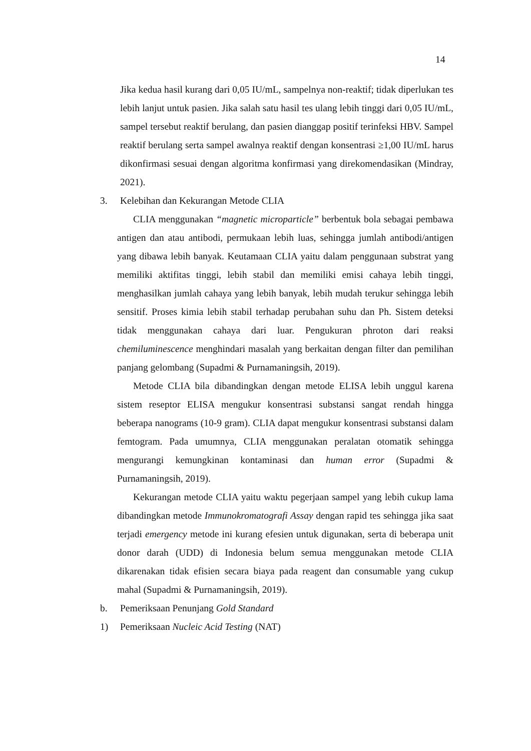14
Jika kedua hasil kurang dari 0,05 IU/mL, sampelnya non-reaktif; tidak diperlukan tes lebih lanjut untuk pasien. Jika salah satu hasil tes ulang lebih tinggi dari 0,05 IU/mL, sampel tersebut reaktif berulang, dan pasien dianggap positif terinfeksi HBV. Sampel reaktif berulang serta sampel awalnya reaktif dengan konsentrasi ≥1,00 IU/mL harus dikonfirmasi sesuai dengan algoritma konfirmasi yang direkomendasikan (Mindray, 2021).
3. Kelebihan dan Kekurangan Metode CLIA
CLIA menggunakan “magnetic microparticle” berbentuk bola sebagai pembawa antigen dan atau antibodi, permukaan lebih luas, sehingga jumlah antibodi/antigen yang dibawa lebih banyak. Keutamaan CLIA yaitu dalam penggunaan substrat yang memiliki aktifitas tinggi, lebih stabil dan memiliki emisi cahaya lebih tinggi, menghasilkan jumlah cahaya yang lebih banyak, lebih mudah terukur sehingga lebih sensitif. Proses kimia lebih stabil terhadap perubahan suhu dan Ph. Sistem deteksi tidak menggunakan cahaya dari luar. Pengukuran phroton dari reaksi chemiluminescence menghindari masalah yang berkaitan dengan filter dan pemilihan panjang gelombang (Supadmi & Purnamaningsih, 2019).
Metode CLIA bila dibandingkan dengan metode ELISA lebih unggul karena sistem reseptor ELISA mengukur konsentrasi substansi sangat rendah hingga beberapa nanograms (10-9 gram). CLIA dapat mengukur konsentrasi substansi dalam femtogram. Pada umumnya, CLIA menggunakan peralatan otomatik sehingga mengurangi kemungkinan kontaminasi dan human error (Supadmi & Purnamaningsih, 2019).
Kekurangan metode CLIA yaitu waktu pegerjaan sampel yang lebih cukup lama dibandingkan metode Immunokromatografi Assay dengan rapid tes sehingga jika saat terjadi emergency metode ini kurang efesien untuk digunakan, serta di beberapa unit donor darah (UDD) di Indonesia belum semua menggunakan metode CLIA dikarenakan tidak efisien secara biaya pada reagent dan consumable yang cukup mahal (Supadmi & Purnamaningsih, 2019).
b. Pemeriksaan Penunjang Gold Standard
1) Pemeriksaan Nucleic Acid Testing (NAT)